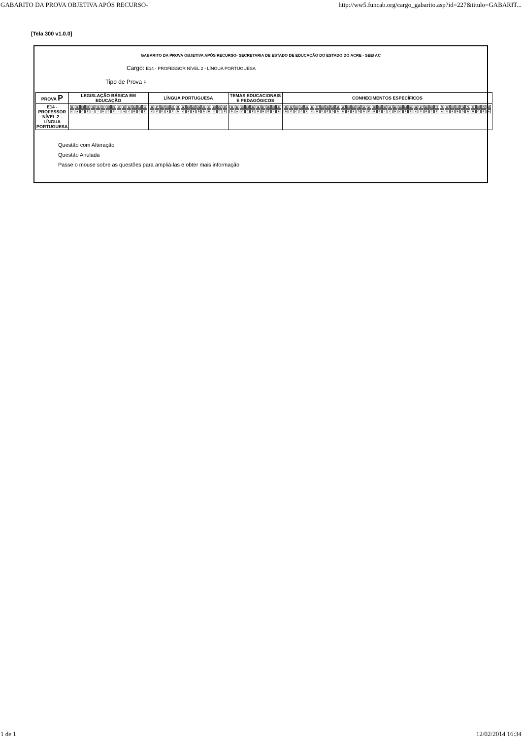GABARITO DA PROVA OBJETIVA APÓS RECURSO- http://ww5.funcab.org/cargo_gabarito.asp?id=227&titulo=GABARIT...
[Tela 300 v1.0.0]
GABARITO DA PROVA OBJETIVA APÓS RECURSO- SECRETARIA DE ESTADO DE EDUCAÇÃO DO ESTADO DO ACRE - SEE/ AC
Cargo: E14 - PROFESSOR NÍVEL 2 - LÍNGUA PORTUGUESA
Tipo de Prova P
| PROVA P | LEGISLAÇÃO BÁSICA EM EDUCAÇÃO | LÍNGUA PORTUGUESA | TEMAS EDUCACIONAIS E PEDAGÓGICOS | CONHECIMENTOS ESPECÍFICOS |
| --- | --- | --- | --- | --- |
| E14 - PROFESSOR NÍVEL 2 - LÍNGUA PORTUGUESA | / 01 / 02 / 03 / 04 / 05 / 06 / 07 / 08 / 09 / 10 / 11 / 12 / 13 / 14 / 15 / / C / A / C / E / * / * / D / D / B / * / A / C / B / D / E / | / 16 / 17 / 18 / 19 / 20 / 21 / 22 / 23 / 24 / 25 / 26 / 27 / 28 / 29 / 30 / / C / E / D / A / E / D / C / A / A / B / B / B / D / C / E / | / 31 / 32 / 33 / 34 / 35 / 36 / 37 / 38 / 39 / 40 / / B / A / C / C / E / B / B / E / * / A / | / 41 / 42 / 43 / 44 / 45 / 46 / 47 / 48 / 49 / 50 / 51 / 52 / 53 / 54 / 55 / 56 / 57 / 58 / 59 / 60 / 61 / 62 / 63 / 64 / 65 / 66 / 67 / 68 / 69 / 70 / 71 / 72 / 73 / 74 / 75 / 76 / 77 / 78 / 79 / 80 / / D / E / C / C / A / C / B / D / E / D / B / D / A / A / D / B / E / B / B / * / C / B / C / A / E / C / D / B / C / E / A / D / A / B / D / B / B / C / E / A / |
Questão com Alteração
Questão Anulada
Passe o mouse sobre as questões para ampliá-las e obter mais informação
1 de 1 12/02/2014 16:34